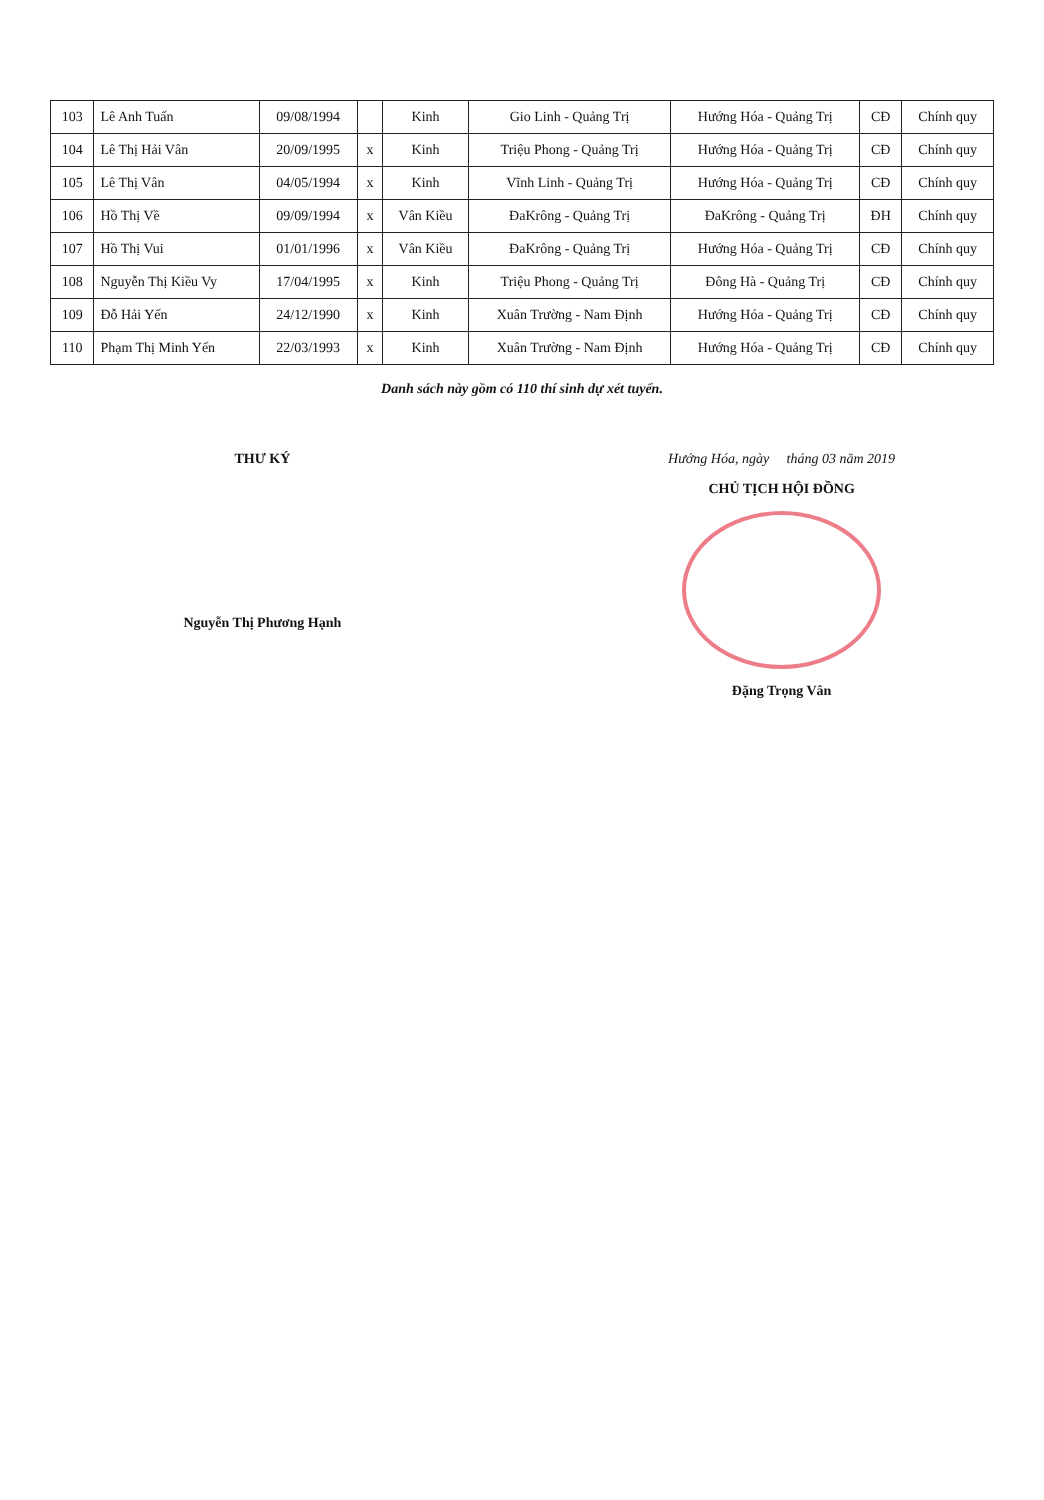| 103 | Lê Anh Tuấn | 09/08/1994 | | Kinh | Gio Linh - Quảng Trị | Hướng Hóa - Quảng Trị | CĐ | Chính quy |
| 104 | Lê Thị Hải Vân | 20/09/1995 | x | Kinh | Triệu Phong - Quảng Trị | Hướng Hóa - Quảng Trị | CĐ | Chính quy |
| 105 | Lê Thị Vân | 04/05/1994 | x | Kinh | Vĩnh Linh - Quảng Trị | Hướng Hóa - Quảng Trị | CĐ | Chính quy |
| 106 | Hồ Thị Về | 09/09/1994 | x | Vân Kiều | ĐaKrông - Quảng Trị | ĐaKrông - Quảng Trị | ĐH | Chính quy |
| 107 | Hồ Thị Vui | 01/01/1996 | x | Vân Kiều | ĐaKrông - Quảng Trị | Hướng Hóa - Quảng Trị | CĐ | Chính quy |
| 108 | Nguyễn Thị Kiều Vy | 17/04/1995 | x | Kinh | Triệu Phong - Quảng Trị | Đông Hà - Quảng Trị | CĐ | Chính quy |
| 109 | Đỗ Hải Yến | 24/12/1990 | x | Kinh | Xuân Trường - Nam Định | Hướng Hóa - Quảng Trị | CĐ | Chính quy |
| 110 | Phạm Thị Minh Yến | 22/03/1993 | x | Kinh | Xuân Trường - Nam Định | Hướng Hóa - Quảng Trị | CĐ | Chính quy |
Danh sách này gồm có 110 thí sinh dự xét tuyển.
THƯ KÝ
Nguyễn Thị Phương Hạnh
Hướng Hóa, ngày tháng 03 năm 2019
CHỦ TỊCH HỘI ĐỒNG
Đặng Trọng Vân